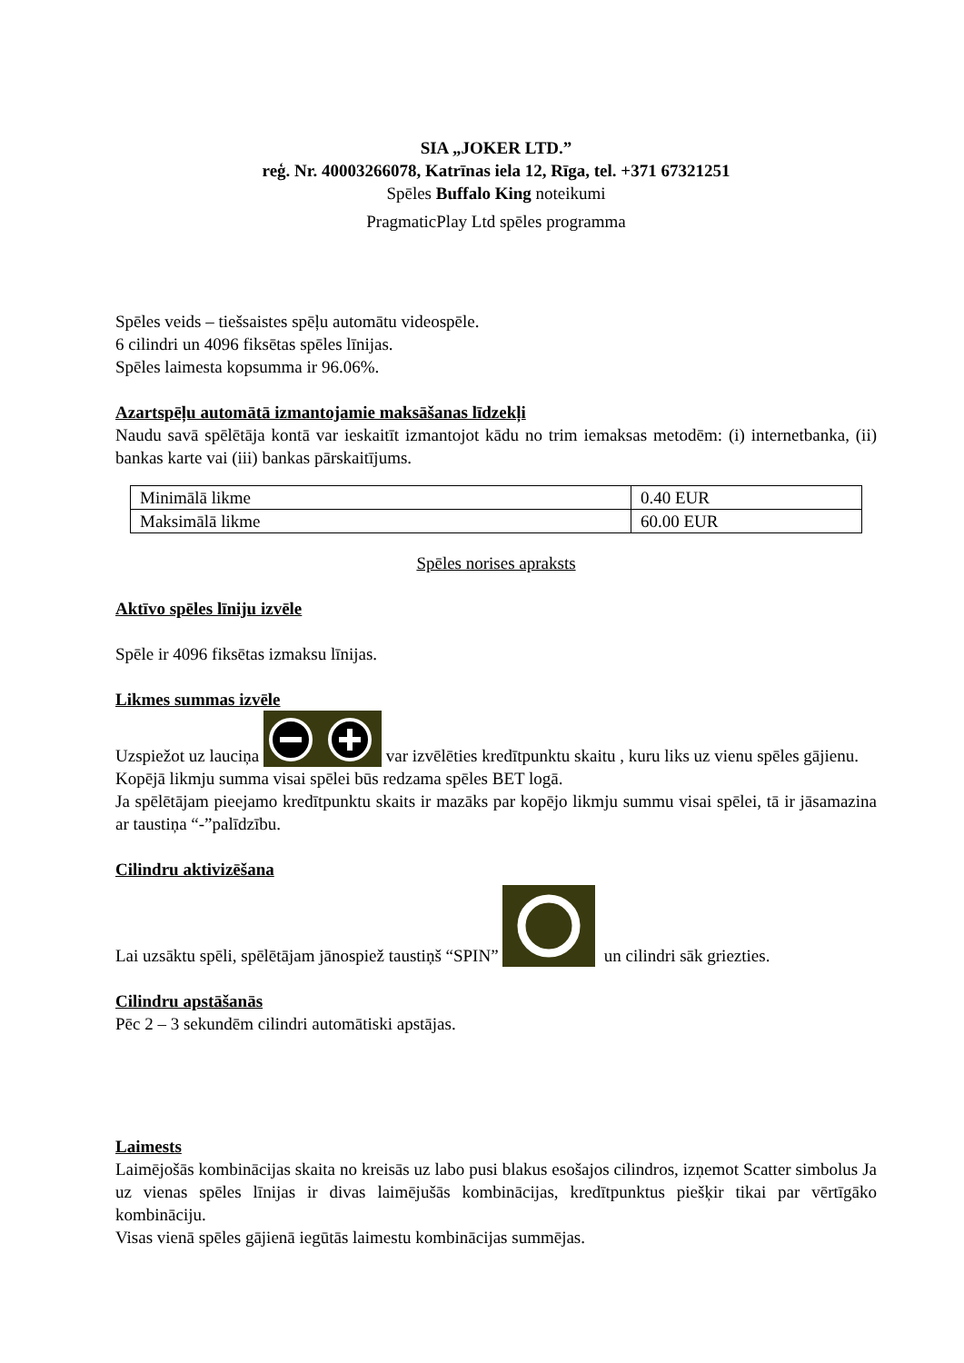SIA „JOKER LTD.”
reģ. Nr. 40003266078, Katrīnas iela 12, Rīga, tel. +371 67321251
Spēles Buffalo King noteikumi
PragmaticPlay Ltd spēles programma
Spēles veids – tiešsaistes spēļu automātu videospēle.
6 cilindri un 4096 fiksētas spēles līnijas.
Spēles laimesta kopsumma ir 96.06%.
Azartspēļu automātā izmantojamie maksāšanas līdzekļi
Naudu savā spēlētāja kontā var ieskaitīt izmantojot kādu no trim iemaksas metodēm: (i) internetbanka, (ii) bankas karte vai (iii) bankas pārskaitījums.
| Minimālā likme | 0.40 EUR |
| Maksimālā likme | 60.00 EUR |
Spēles norises apraksts
Aktīvo spēles līniju izvēle
Spēle ir 4096 fiksētas izmaksu līnijas.
Likmes summas izvēle
Uzspiežot uz lauciņa var izvēlēties kredītpunktu skaitu , kuru liks uz vienu spēles gājienu.
Kopējā likmju summa visai spēlei būs redzama spēles BET logā.
Ja spēlētājam pieejamo kredītpunktu skaits ir mazāks par kopējo likmju summu visai spēlei, tā ir jāsamazina ar taustiņa “-”palīdzību.
Cilindru aktivizēšana
Lai uzsāktu spēli, spēlētājam jānospiež taustiņš “SPIN” un cilindri sāk griezties.
Cilindru apstāšanās
Pēc 2 – 3 sekundēm cilindri automātiski apstājas.
Laimests
Laimējošās kombinācijas skaita no kreisās uz labo pusi blakus esošajos cilindros, izņemot Scatter simbolus Ja uz vienas spēles līnijas ir divas laimējušās kombinācijas, kredītpunktus piešķir tikai par vērtīgāko kombināciju.
Visas vienā spēles gājienā iegūtās laimestu kombinācijas summējas.